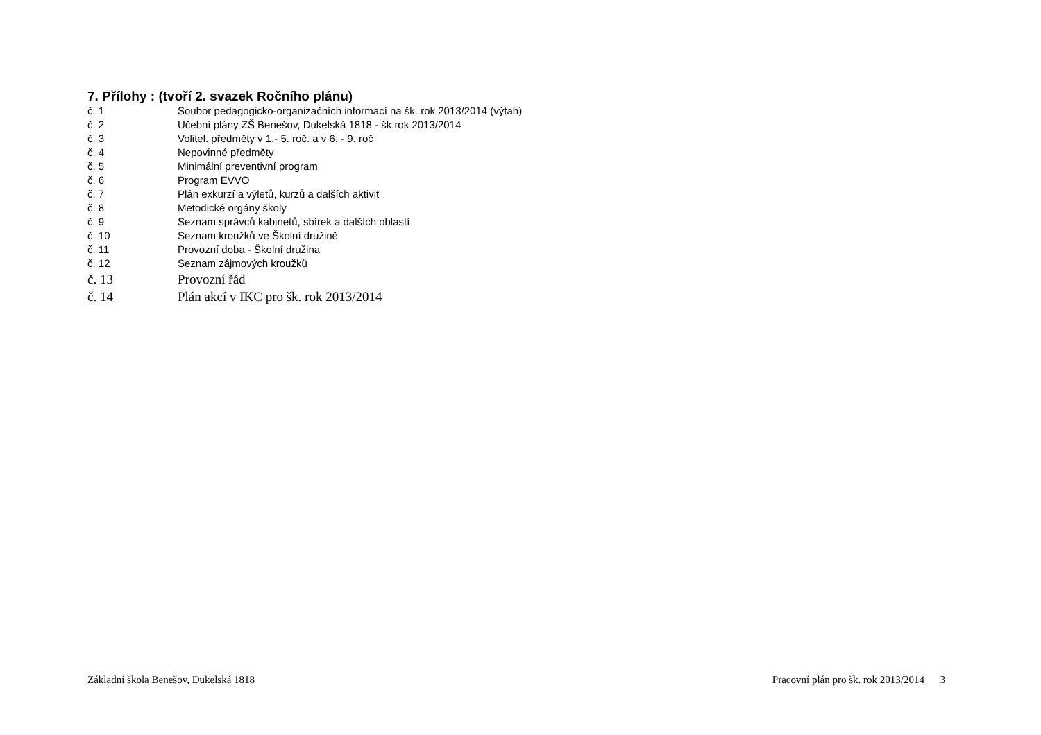7. Přílohy : (tvoří 2. svazek Ročního plánu)
č. 1 Soubor pedagogicko-organizačních informací na šk. rok 2013/2014 (výtah)
č. 2 Učební plány ZŠ Benešov, Dukelská 1818 - šk.rok 2013/2014
č. 3 Volitel. předměty v 1.- 5. roč. a v 6. - 9. roč
č. 4 Nepovinné předměty
č. 5 Minimální preventivní program
č. 6 Program EVVO
č. 7 Plán exkurzí a výletů, kurzů a dalších aktivit
č. 8 Metodické orgány školy
č. 9 Seznam správců kabinetů, sbírek a dalších oblastí
č. 10 Seznam kroužků ve Školní družině
č. 11 Provozní doba - Školní družina
č. 12 Seznam zájmových kroužků
č. 13 Provozní řád
č. 14 Plán akcí v IKC pro šk. rok 2013/2014
Základní škola Benešov, Dukelská 1818 Pracovní plán pro šk. rok 2013/2014 3